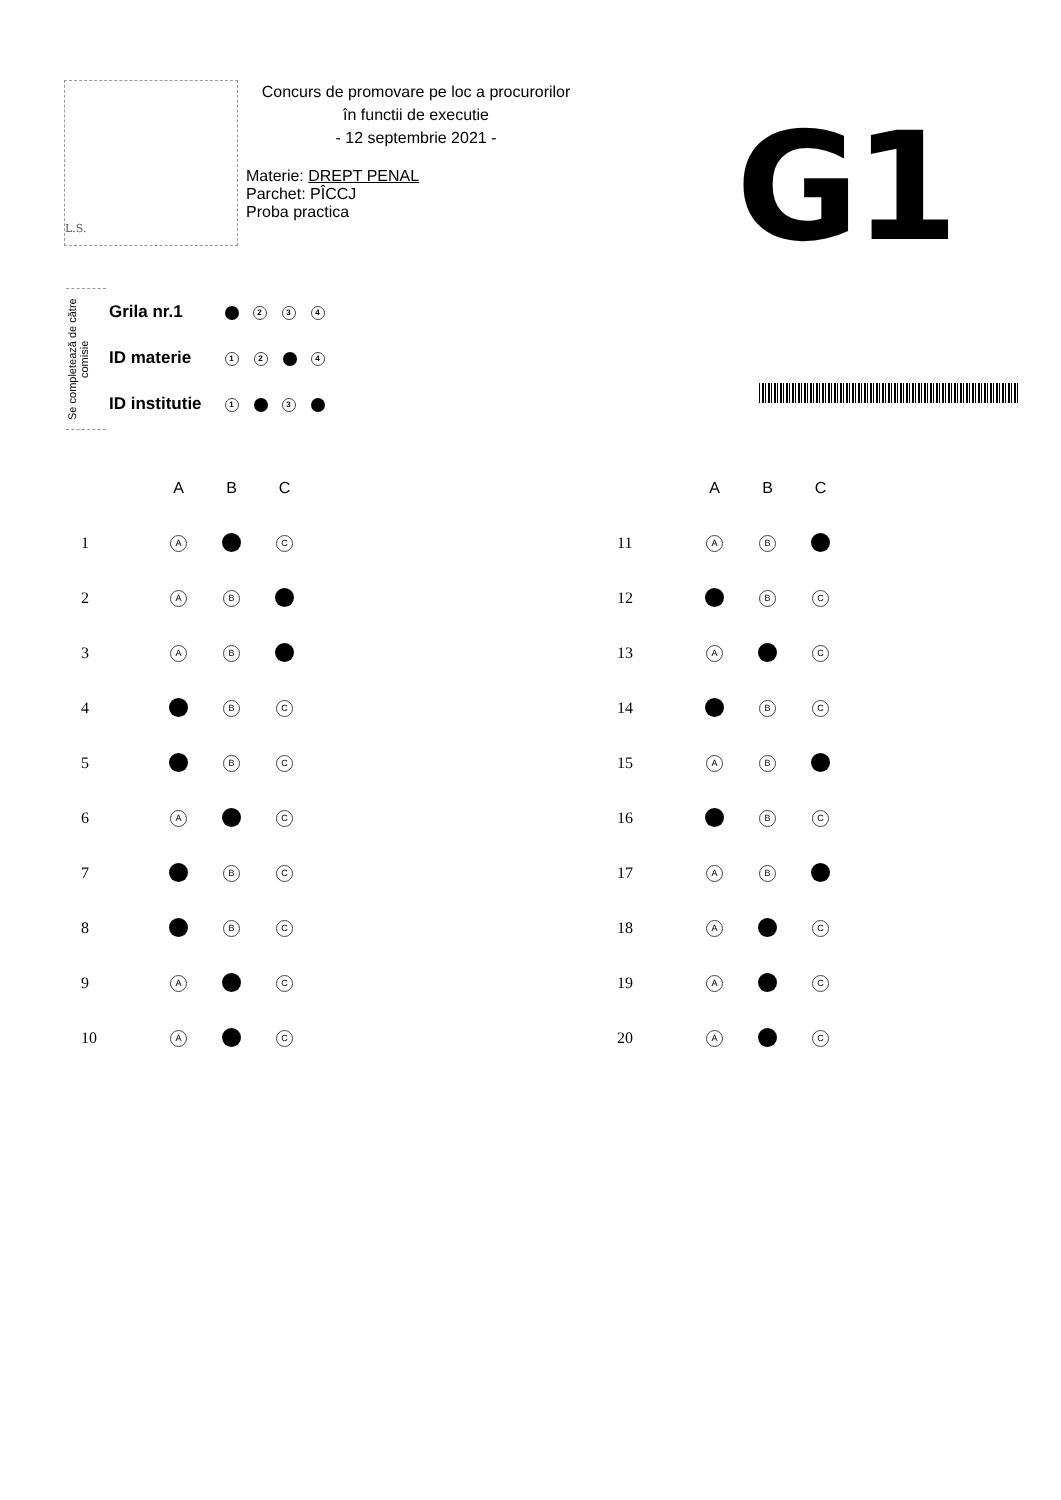L.S.
Concurs de promovare pe loc a procurorilor
în functii de executie
- 12 septembrie 2021 -
Materie: DREPT PENAL
Parchet: PÎCCJ
Proba practica
G1
Se completează de către comisie
| Grila nr.1 | 2 3 4 |
| ID materie | 1 2 4 |
| ID institutie | 1 3 |
| | A | B | C |
| --- | --- | --- | --- |
| 1 | A | | C |
| 2 | A | B | |
| 3 | A | B | |
| 4 | | B | C |
| 5 | | B | C |
| 6 | A | | C |
| 7 | | B | C |
| 8 | | B | C |
| 9 | A | | C |
| 10 | A | | C |
| | A | B | C |
| --- | --- | --- | --- |
| 11 | A | B | |
| 12 | | B | C |
| 13 | A | | C |
| 14 | | B | C |
| 15 | A | B | |
| 16 | | B | C |
| 17 | A | B | |
| 18 | A | | C |
| 19 | A | | C |
| 20 | A | | C |